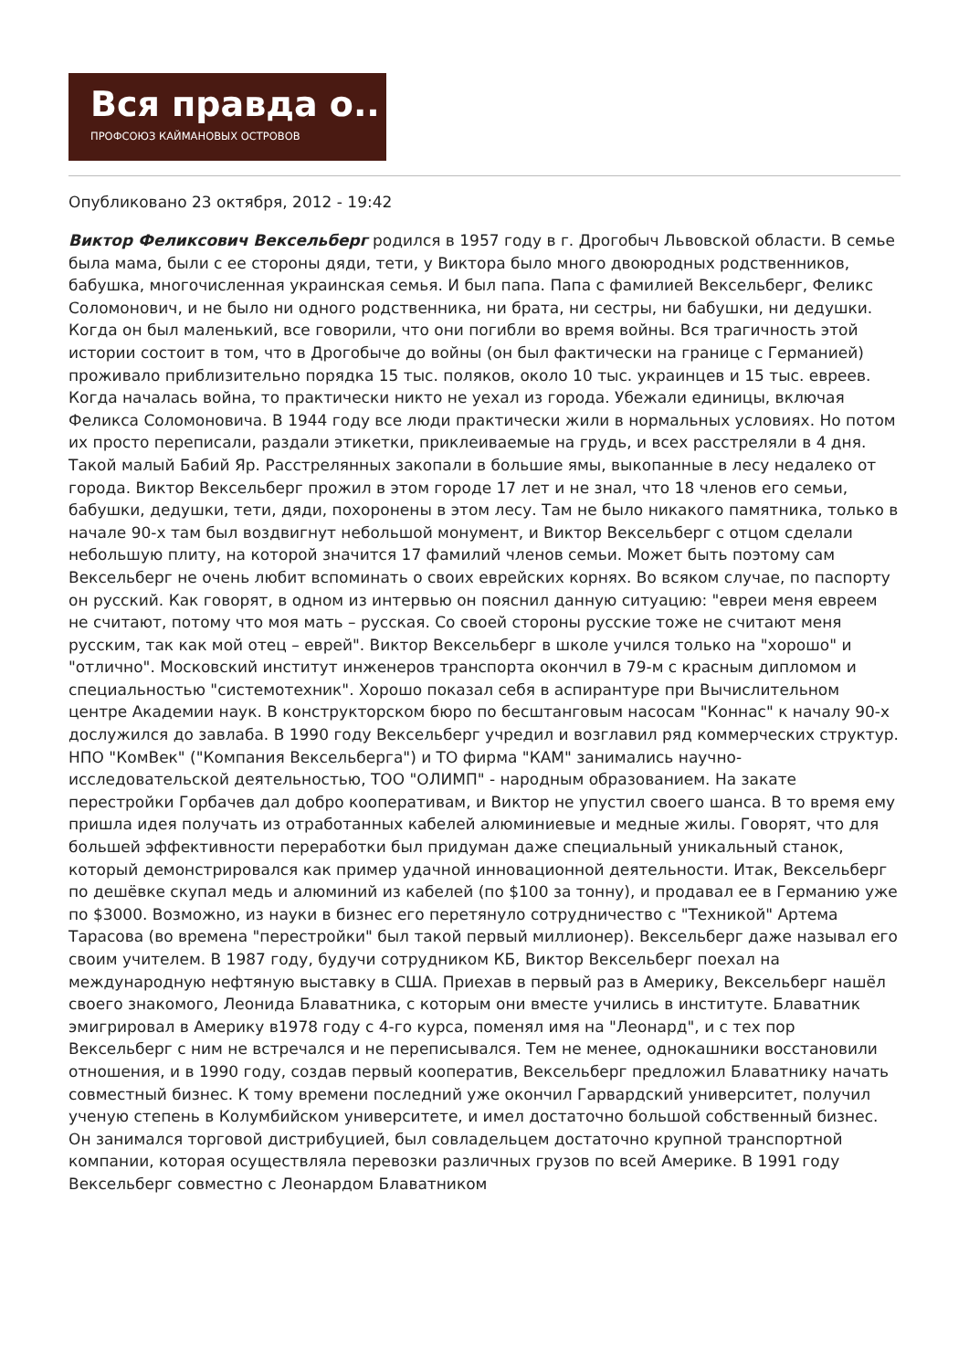Вся правда о..
ПРОФСОЮЗ КАЙМАНОВЫХ ОСТРОВОВ
Опубликовано 23 октября, 2012 - 19:42
Виктор Феликсович Вексельберг родился в 1957 году в г. Дрогобыч Львовской области. В семье была мама, были с ее стороны дяди, тети, у Виктора было много двоюродных родственников, бабушка, многочисленная украинская семья. И был папа. Папа с фамилией Вексельберг, Феликс Соломонович, и не было ни одного родственника, ни брата, ни сестры, ни бабушки, ни дедушки. Когда он был маленький, все говорили, что они погибли во время войны. Вся трагичность этой истории состоит в том, что в Дрогобыче до войны (он был фактически на границе с Германией) проживало приблизительно порядка 15 тыс. поляков, около 10 тыс. украинцев и 15 тыс. евреев. Когда началась война, то практически никто не уехал из города. Убежали единицы, включая Феликса Соломоновича. В 1944 году все люди практически жили в нормальных условиях. Но потом их просто переписали, раздали этикетки, приклеиваемые на грудь, и всех расстреляли в 4 дня. Такой малый Бабий Яр. Расстрелянных закопали в большие ямы, выкопанные в лесу недалеко от города. Виктор Вексельберг прожил в этом городе 17 лет и не знал, что 18 членов его семьи, бабушки, дедушки, тети, дяди, похоронены в этом лесу. Там не было никакого памятника, только в начале 90-х там был воздвигнут небольшой монумент, и Виктор Вексельберг с отцом сделали небольшую плиту, на которой значится 17 фамилий членов семьи. Может быть поэтому сам Вексельберг не очень любит вспоминать о своих еврейских корнях. Во всяком случае, по паспорту он русский. Как говорят, в одном из интервью он пояснил данную ситуацию: "евреи меня евреем не считают, потому что моя мать – русская. Со своей стороны русские тоже не считают меня русским, так как мой отец – еврей". Виктор Вексельберг в школе учился только на "хорошо" и "отлично". Московский институт инженеров транспорта окончил в 79-м с красным дипломом и специальностью "системотехник". Хорошо показал себя в аспирантуре при Вычислительном центре Академии наук. В конструкторском бюро по бесштанговым насосам "Коннас" к началу 90-х дослужился до завлаба. В 1990 году Вексельберг учредил и возглавил ряд коммерческих структур. НПО "КомВек" ("Компания Вексельберга") и ТО фирма "КАМ" занимались научно-исследовательской деятельностью, ТОО "ОЛИМП" - народным образованием. На закате перестройки Горбачев дал добро кооперативам, и Виктор не упустил своего шанса. В то время ему пришла идея получать из отработанных кабелей алюминиевые и медные жилы. Говорят, что для большей эффективности переработки был придуман даже специальный уникальный станок, который демонстрировался как пример удачной инновационной деятельности. Итак, Вексельберг по дешёвке скупал медь и алюминий из кабелей (по $100 за тонну), и продавал ее в Германию уже по $3000. Возможно, из науки в бизнес его перетянуло сотрудничество с "Техникой" Артема Тарасова (во времена "перестройки" был такой первый миллионер). Вексельберг даже называл его своим учителем. В 1987 году, будучи сотрудником КБ, Виктор Вексельберг поехал на международную нефтяную выставку в США. Приехав в первый раз в Америку, Вексельберг нашёл своего знакомого, Леонида Блаватника, с которым они вместе учились в институте. Блаватник эмигрировал в Америку в1978 году с 4-го курса, поменял имя на "Леонард", и с тех пор Вексельберг с ним не встречался и не переписывался. Тем не менее, однокашники восстановили отношения, и в 1990 году, создав первый кооператив, Вексельберг предложил Блаватнику начать совместный бизнес. К тому времени последний уже окончил Гарвардский университет, получил ученую степень в Колумбийском университете, и имел достаточно большой собственный бизнес. Он занимался торговой дистрибуцией, был совладельцем достаточно крупной транспортной компании, которая осуществляла перевозки различных грузов по всей Америке. В 1991 году Вексельберг совместно с Леонардом Блаватником